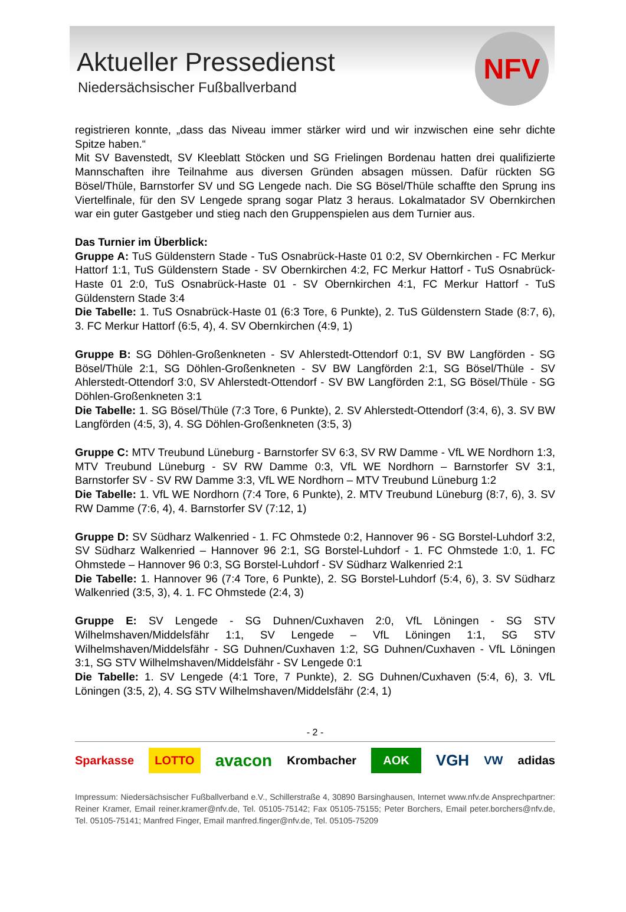Aktueller Pressedienst
Niedersächsischer Fußballverband
NFV
registrieren konnte, „dass das Niveau immer stärker wird und wir inzwischen eine sehr dichte Spitze haben.“
Mit SV Bavenstedt, SV Kleeblatt Stöcken und SG Frielingen Bordenau hatten drei qualifizierte Mannschaften ihre Teilnahme aus diversen Gründen absagen müssen. Dafür rückten SG Bösel/Thüle, Barnstorfer SV und SG Lengede nach. Die SG Bösel/Thüle schaffte den Sprung ins Viertelfinale, für den SV Lengede sprang sogar Platz 3 heraus. Lokalmatador SV Obernkirchen war ein guter Gastgeber und stieg nach den Gruppenspielen aus dem Turnier aus.
Das Turnier im Überblick:
Gruppe A: TuS Güldenstern Stade - TuS Osnabrück-Haste 01 0:2, SV Obernkirchen - FC Merkur Hattorf 1:1, TuS Güldenstern Stade - SV Obernkirchen 4:2, FC Merkur Hattorf - TuS Osnabrück-Haste 01 2:0, TuS Osnabrück-Haste 01 - SV Obernkirchen 4:1, FC Merkur Hattorf - TuS Güldenstern Stade 3:4
Die Tabelle: 1. TuS Osnabrück-Haste 01 (6:3 Tore, 6 Punkte), 2. TuS Güldenstern Stade (8:7, 6), 3. FC Merkur Hattorf (6:5, 4), 4. SV Obernkirchen (4:9, 1)
Gruppe B: SG Döhlen-Großenkneten - SV Ahlerstedt-Ottendorf 0:1, SV BW Langförden - SG Bösel/Thüle 2:1, SG Döhlen-Großenkneten - SV BW Langförden 2:1, SG Bösel/Thüle - SV Ahlerstedt-Ottendorf 3:0, SV Ahlerstedt-Ottendorf - SV BW Langförden 2:1, SG Bösel/Thüle - SG Döhlen-Großenkneten 3:1
Die Tabelle: 1. SG Bösel/Thüle (7:3 Tore, 6 Punkte), 2. SV Ahlerstedt-Ottendorf (3:4, 6), 3. SV BW Langförden (4:5, 3), 4. SG Döhlen-Großenkneten (3:5, 3)
Gruppe C: MTV Treubund Lüneburg - Barnstorfer SV 6:3, SV RW Damme - VfL WE Nordhorn 1:3, MTV Treubund Lüneburg - SV RW Damme 0:3, VfL WE Nordhorn – Barnstorfer SV 3:1, Barnstorfer SV - SV RW Damme 3:3, VfL WE Nordhorn – MTV Treubund Lüneburg 1:2
Die Tabelle: 1. VfL WE Nordhorn (7:4 Tore, 6 Punkte), 2. MTV Treubund Lüneburg (8:7, 6), 3. SV RW Damme (7:6, 4), 4. Barnstorfer SV (7:12, 1)
Gruppe D: SV Südharz Walkenried - 1. FC Ohmstede 0:2, Hannover 96 - SG Borstel-Luhdorf 3:2, SV Südharz Walkenried – Hannover 96 2:1, SG Borstel-Luhdorf - 1. FC Ohmstede 1:0, 1. FC Ohmstede – Hannover 96 0:3, SG Borstel-Luhdorf - SV Südharz Walkenried 2:1
Die Tabelle: 1. Hannover 96 (7:4 Tore, 6 Punkte), 2. SG Borstel-Luhdorf (5:4, 6), 3. SV Südharz Walkenried (3:5, 3), 4. 1. FC Ohmstede (2:4, 3)
Gruppe E: SV Lengede - SG Duhnen/Cuxhaven 2:0, VfL Löningen - SG STV Wilhelmshaven/Middelsfähr 1:1, SV Lengede – VfL Löningen 1:1, SG STV Wilhelmshaven/Middelsfähr - SG Duhnen/Cuxhaven 1:2, SG Duhnen/Cuxhaven - VfL Löningen 3:1, SG STV Wilhelmshaven/Middelsfähr - SV Lengede 0:1
Die Tabelle: 1. SV Lengede (4:1 Tore, 7 Punkte), 2. SG Duhnen/Cuxhaven (5:4, 6), 3. VfL Löningen (3:5, 2), 4. SG STV Wilhelmshaven/Middelsfähr (2:4, 1)
- 2 -
Sparkasse LOTTO avacon Krombacher AOK VGH VW adidas
Impressum: Niedersächsischer Fußballverband e.V., Schillerstraße 4, 30890 Barsinghausen, Internet www.nfv.de Ansprechpartner: Reiner Kramer, Email reiner.kramer@nfv.de, Tel. 05105-75142; Fax 05105-75155; Peter Borchers, Email peter.borchers@nfv.de, Tel. 05105-75141; Manfred Finger, Email manfred.finger@nfv.de, Tel. 05105-75209